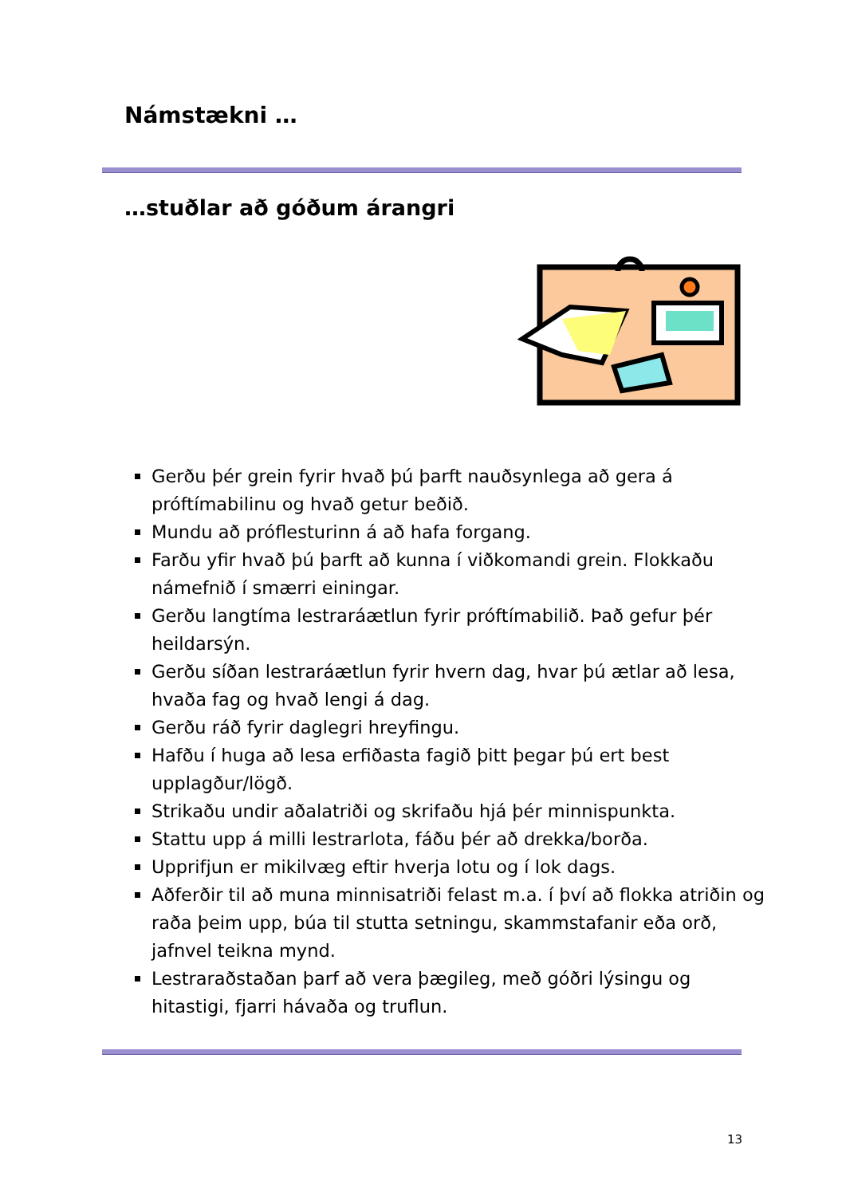Námstækni …
…stuðlar að góðum árangri
Gerðu þér grein fyrir hvað þú þarft nauðsynlega að gera á próftímabilinu og hvað getur beðið.
Mundu að próflesturinn á að hafa forgang.
Farðu yfir hvað þú þarft að kunna í viðkomandi grein. Flokkaðu námefnið í smærri einingar.
Gerðu langtíma lestraráætlun fyrir próftímabilið. Það gefur þér heildarsýn.
Gerðu síðan lestraráætlun fyrir hvern dag, hvar þú ætlar að lesa, hvaða fag og hvað lengi á dag.
Gerðu ráð fyrir daglegri hreyfingu.
Hafðu í huga að lesa erfiðasta fagið þitt þegar þú ert best upplagður/lögð.
Strikaðu undir aðalatriði og skrifaðu hjá þér minnispunkta.
Stattu upp á milli lestrarlota, fáðu þér að drekka/borða.
Upprifjun er mikilvæg eftir hverja lotu og í lok dags.
Aðferðir til að muna minnisatriði felast m.a. í því að flokka atriðin og raða þeim upp, búa til stutta setningu, skammstafanir eða orð, jafnvel teikna mynd.
Lestraraðstaðan þarf að vera þægileg, með góðri lýsingu og hitastigi, fjarri hávaða og truflun.
13